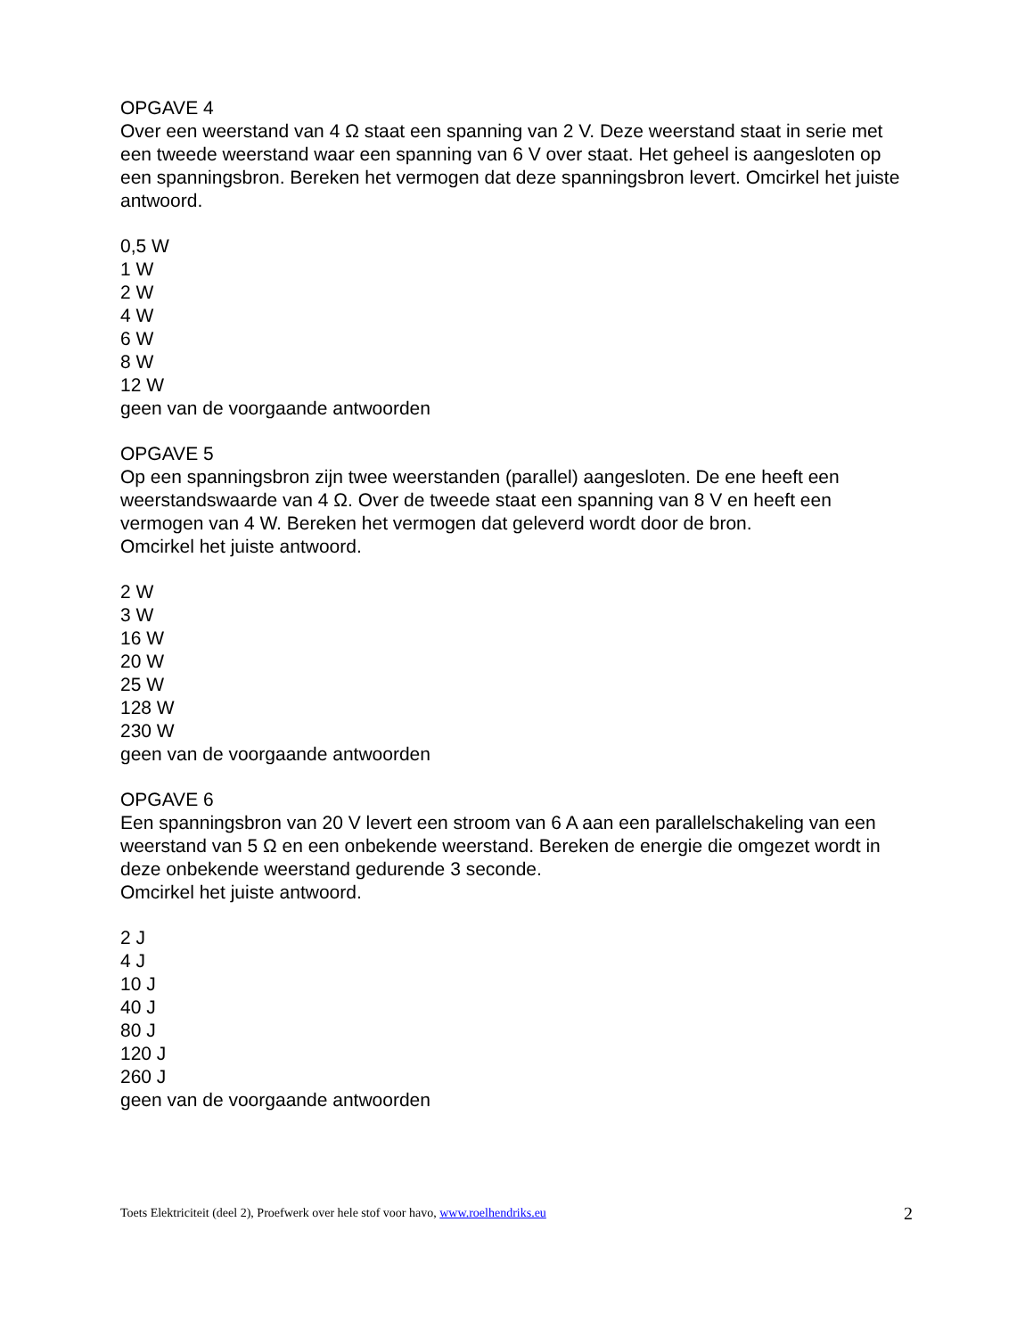OPGAVE 4
Over een weerstand van 4 Ω staat een spanning van 2 V. Deze weerstand staat in serie met een tweede weerstand waar een spanning van 6 V over staat. Het geheel is aangesloten op een spanningsbron. Bereken het vermogen dat deze spanningsbron levert. Omcirkel het juiste antwoord.
0,5 W
1 W
2 W
4 W
6 W
8 W
12 W
geen van de voorgaande antwoorden
OPGAVE 5
Op een spanningsbron zijn twee weerstanden (parallel) aangesloten. De ene heeft een weerstandswaarde van 4 Ω. Over de tweede staat een spanning van 8 V en heeft een vermogen van 4 W. Bereken het vermogen dat geleverd wordt door de bron.
Omcirkel het juiste antwoord.
2 W
3 W
16 W
20 W
25 W
128 W
230 W
geen van de voorgaande antwoorden
OPGAVE 6
Een spanningsbron van 20 V levert een stroom van 6 A aan een parallelschakeling van een weerstand van 5 Ω en een onbekende weerstand. Bereken de energie die omgezet wordt in deze onbekende weerstand gedurende 3 seconde.
Omcirkel het juiste antwoord.
2 J
4 J
10 J
40 J
80 J
120 J
260 J
geen van de voorgaande antwoorden
Toets Elektriciteit (deel 2), Proefwerk over hele stof voor havo, www.roelhendriks.eu 2